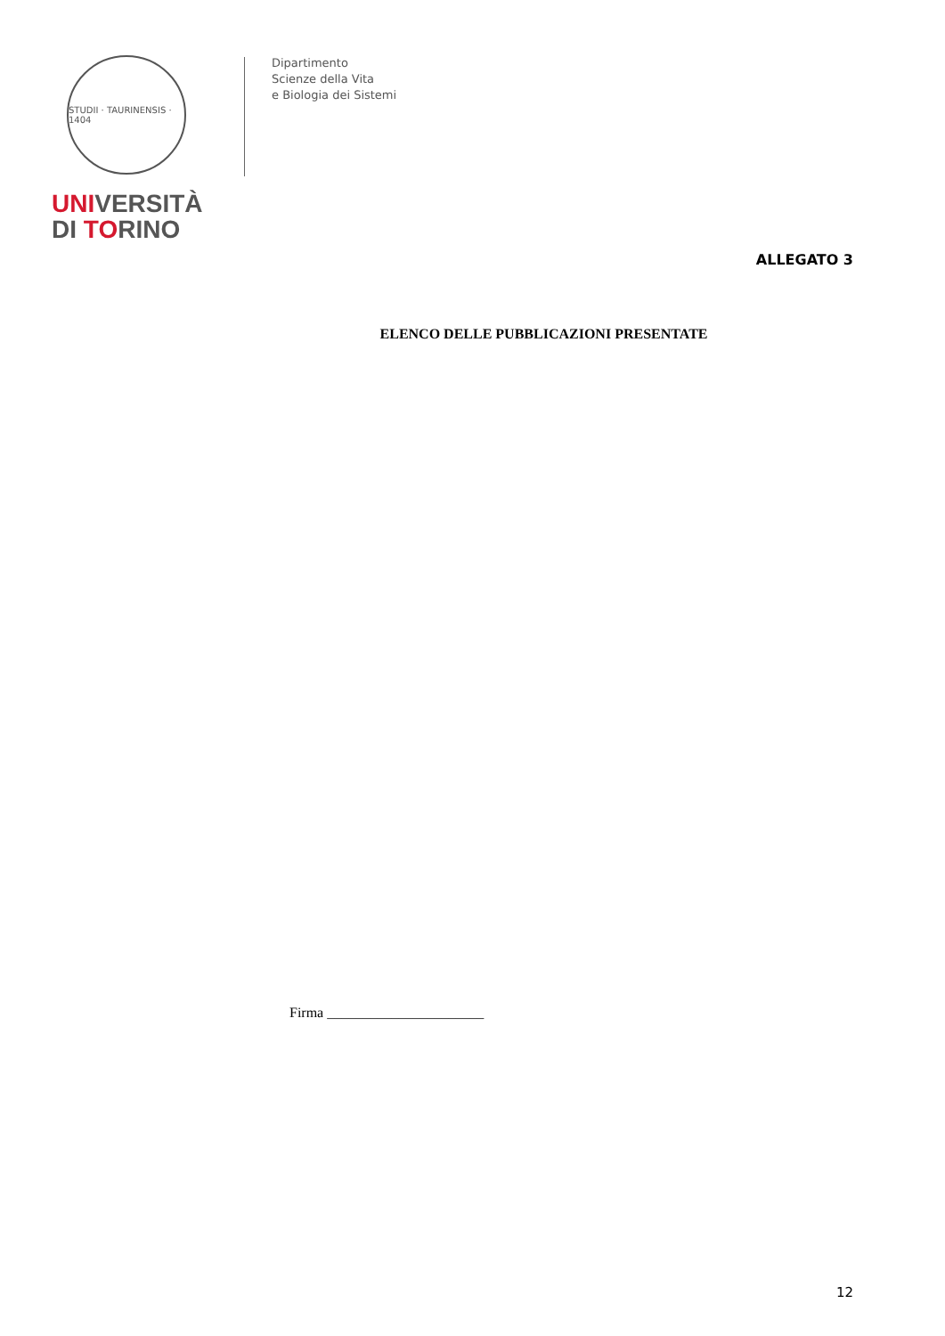STUDII · TAURINENSIS · 1404
UNIVERSITÀ
DI TORINO
Dipartimento
Scienze della Vita
e Biologia dei Sistemi
ALLEGATO 3
ELENCO DELLE PUBBLICAZIONI PRESENTATE
Firma ______________________
12